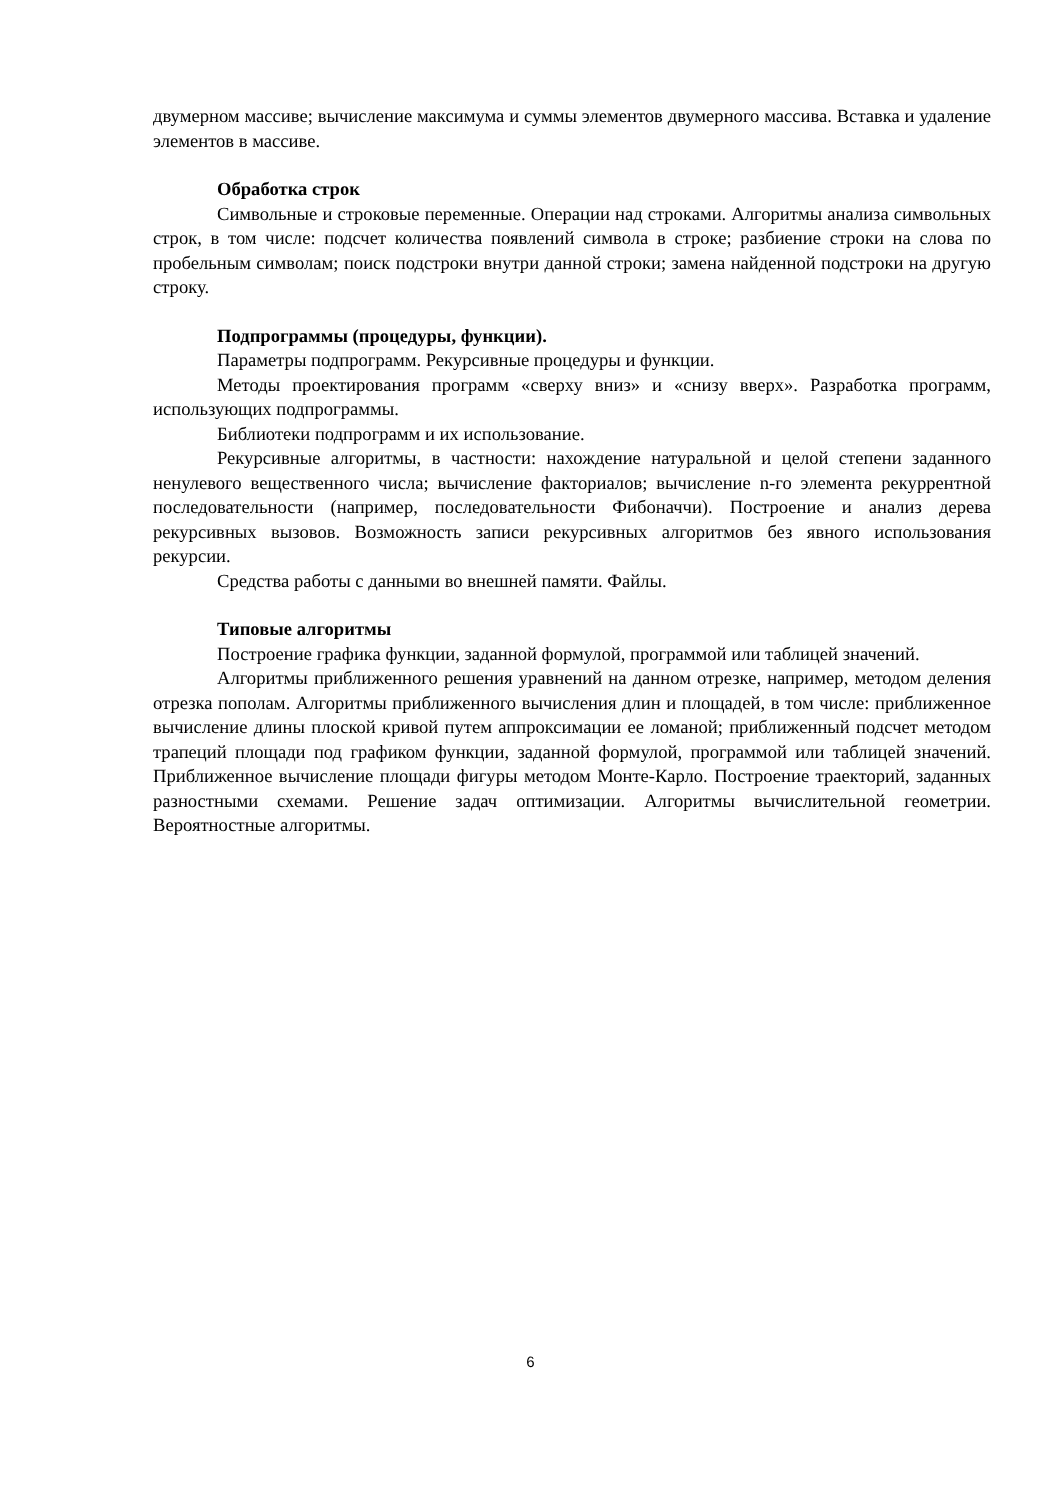двумерном массиве; вычисление максимума и суммы элементов двумерного массива. Вставка и удаление элементов в массиве.
Обработка строк
Символьные и строковые переменные. Операции над строками. Алгоритмы анализа символьных строк, в том числе: подсчет количества появлений символа в строке; разбиение строки на слова по пробельным символам; поиск подстроки внутри данной строки; замена найденной подстроки на другую строку.
Подпрограммы (процедуры, функции).
Параметры подпрограмм. Рекурсивные процедуры и функции.
Методы проектирования программ «сверху вниз» и «снизу вверх». Разработка программ, использующих подпрограммы.
Библиотеки подпрограмм и их использование.
Рекурсивные алгоритмы, в частности: нахождение натуральной и целой степени заданного ненулевого вещественного числа; вычисление факториалов; вычисление n-го элемента рекуррентной последовательности (например, последовательности Фибоначчи). Построение и анализ дерева рекурсивных вызовов. Возможность записи рекурсивных алгоритмов без явного использования рекурсии.
Средства работы с данными во внешней памяти. Файлы.
Типовые алгоритмы
Построение графика функции, заданной формулой, программой или таблицей значений.
Алгоритмы приближенного решения уравнений на данном отрезке, например, методом деления отрезка пополам. Алгоритмы приближенного вычисления длин и площадей, в том числе: приближенное вычисление длины плоской кривой путем аппроксимации ее ломаной; приближенный подсчет методом трапеций площади под графиком функции, заданной формулой, программой или таблицей значений. Приближенное вычисление площади фигуры методом Монте-Карло. Построение траекторий, заданных разностными схемами. Решение задач оптимизации. Алгоритмы вычислительной геометрии. Вероятностные алгоритмы.
6